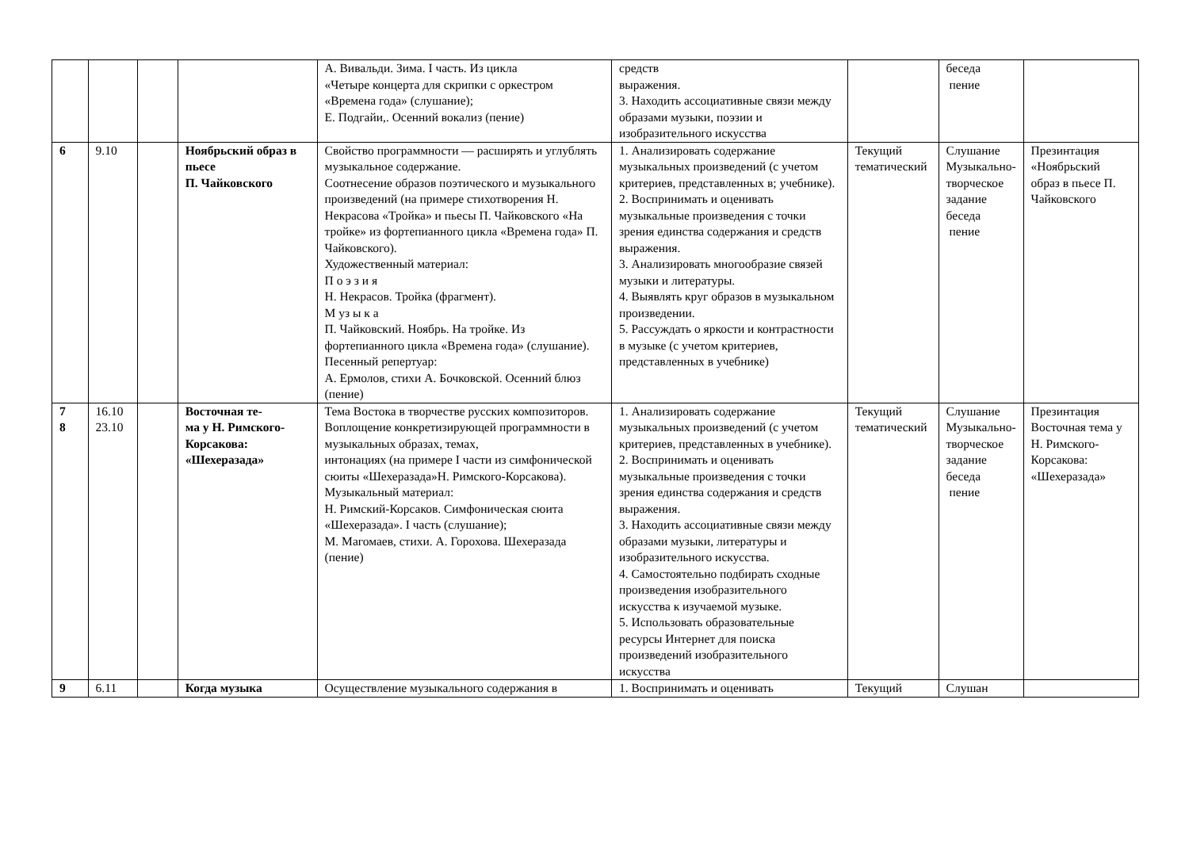| | | | | А. Вивальди. Зима. I часть. Из цикла «Четыре концерта для скрипки с оркестром «Времена года» (слушание); Е. Подгайи,. Осенний вокализ (пение) | средств выражения. 3. Находить ассоциативные связи между образами музыки, поэзии и изобразительного искусства | | беседа пение | |
| 6 | 9.10 | | Ноябрьский образ в пьесе П. Чайковского | Свойство программности — расширять и углублять музыкальное содержание. Соотнесение образов поэтического и музыкального произведений (на примере стихотворения Н. Некрасова «Тройка» и пьесы П. Чайковского «На тройке» из фортепианного цикла «Времена года» П. Чайковского). Художественный материал: П о э з и я Н. Некрасов. Тройка (фрагмент). М уз ы к а П. Чайковский. Ноябрь. На тройке. Из фортепианного цикла «Времена года» (слушание). Песенный репертуар: А. Ермолов, стихи А. Бочковской. Осенний блюз (пение) | 1. Анализировать содержание музыкальных произведений (с учетом критериев, представленных в; учебнике). 2. Воспринимать и оценивать музыкальные произведения с точки зрения единства содержания и средств выражения. 3. Анализировать многообразие связей музыки и литературы. 4. Выявлять круг образов в музыкальном произведении. 5. Рассуждать о яркости и контрастности в музыке (с учетом критериев, представленных в учебнике) | Текущий тематический | Слушание Музыкально-творческое задание беседа пение | Презинтация «Ноябрьский образ в пьесе П. Чайковского |
| 7 8 | 16.10 23.10 | | Восточная те- ма у Н. Римского-Корсакова: «Шехеразада» | Тема Востока в творчестве русских композиторов. Воплощение конкретизирующей программности в музыкальных образах, темах, интонациях (на примере I части из симфонической сюиты «Шехеразада»Н. Римского-Корсакова). Музыкальный материал: Н. Римский-Корсаков. Симфоническая сюита «Шехеразада». I часть (слушание); М. Магомаев, стихи. А. Горохова. Шехеразада (пение) | 1. Анализировать содержание музыкальных произведений (с учетом критериев, представленных в учебнике). 2. Воспринимать и оценивать музыкальные произведения с точки зрения единства содержания и средств выражения. 3. Находить ассоциативные связи между образами музыки, литературы и изобразительного искусства. 4. Самостоятельно подбирать сходные произведения изобразительного искусства к изучаемой музыке. 5. Использовать образовательные ресурсы Интернет для поиска произведений изобразительного искусства | Текущий тематический | Слушание Музыкально-творческое задание беседа пение | Презинтация Восточная тема у Н. Римского-Корсакова: «Шехеразада» |
| 9 | 6.11 | | Когда музыка | Осуществление музыкального содержания в | 1. Воспринимать и оценивать | Текущий | Слушан | |